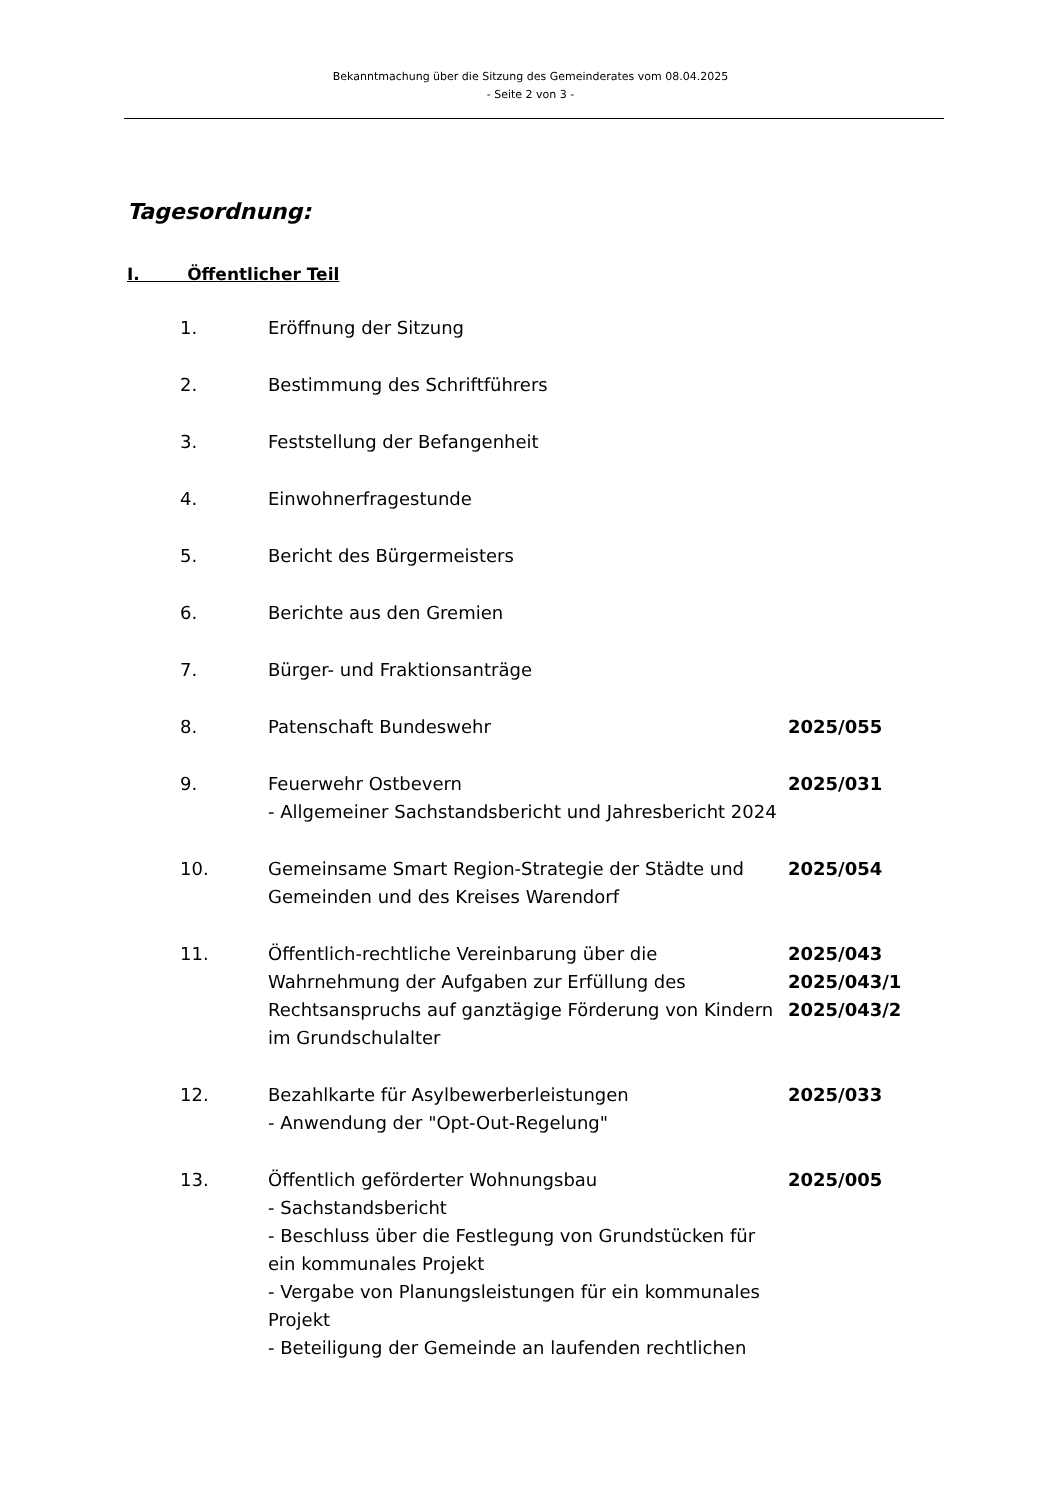Bekanntmachung über die Sitzung des Gemeinderates vom 08.04.2025
- Seite 2 von 3 -
Tagesordnung:
I. Öffentlicher Teil
| 1. | Eröffnung der Sitzung | |
| 2. | Bestimmung des Schriftführers | |
| 3. | Feststellung der Befangenheit | |
| 4. | Einwohnerfragestunde | |
| 5. | Bericht des Bürgermeisters | |
| 6. | Berichte aus den Gremien | |
| 7. | Bürger- und Fraktionsanträge | |
| 8. | Patenschaft Bundeswehr | 2025/055 |
| 9. | Feuerwehr Ostbevern - Allgemeiner Sachstandsbericht und Jahresbericht 2024 | 2025/031 |
| 10. | Gemeinsame Smart Region-Strategie der Städte und Gemeinden und des Kreises Warendorf | 2025/054 |
| 11. | Öffentlich-rechtliche Vereinbarung über die Wahrnehmung der Aufgaben zur Erfüllung des Rechtsanspruchs auf ganztägige Förderung von Kindern im Grundschulalter | 2025/043 2025/043/1 2025/043/2 |
| 12. | Bezahlkarte für Asylbewerberleistungen - Anwendung der "Opt-Out-Regelung" | 2025/033 |
| 13. | Öffentlich geförderter Wohnungsbau - Sachstandsbericht - Beschluss über die Festlegung von Grundstücken für ein kommunales Projekt - Vergabe von Planungsleistungen für ein kommunales Projekt - Beteiligung der Gemeinde an laufenden rechtlichen | 2025/005 |